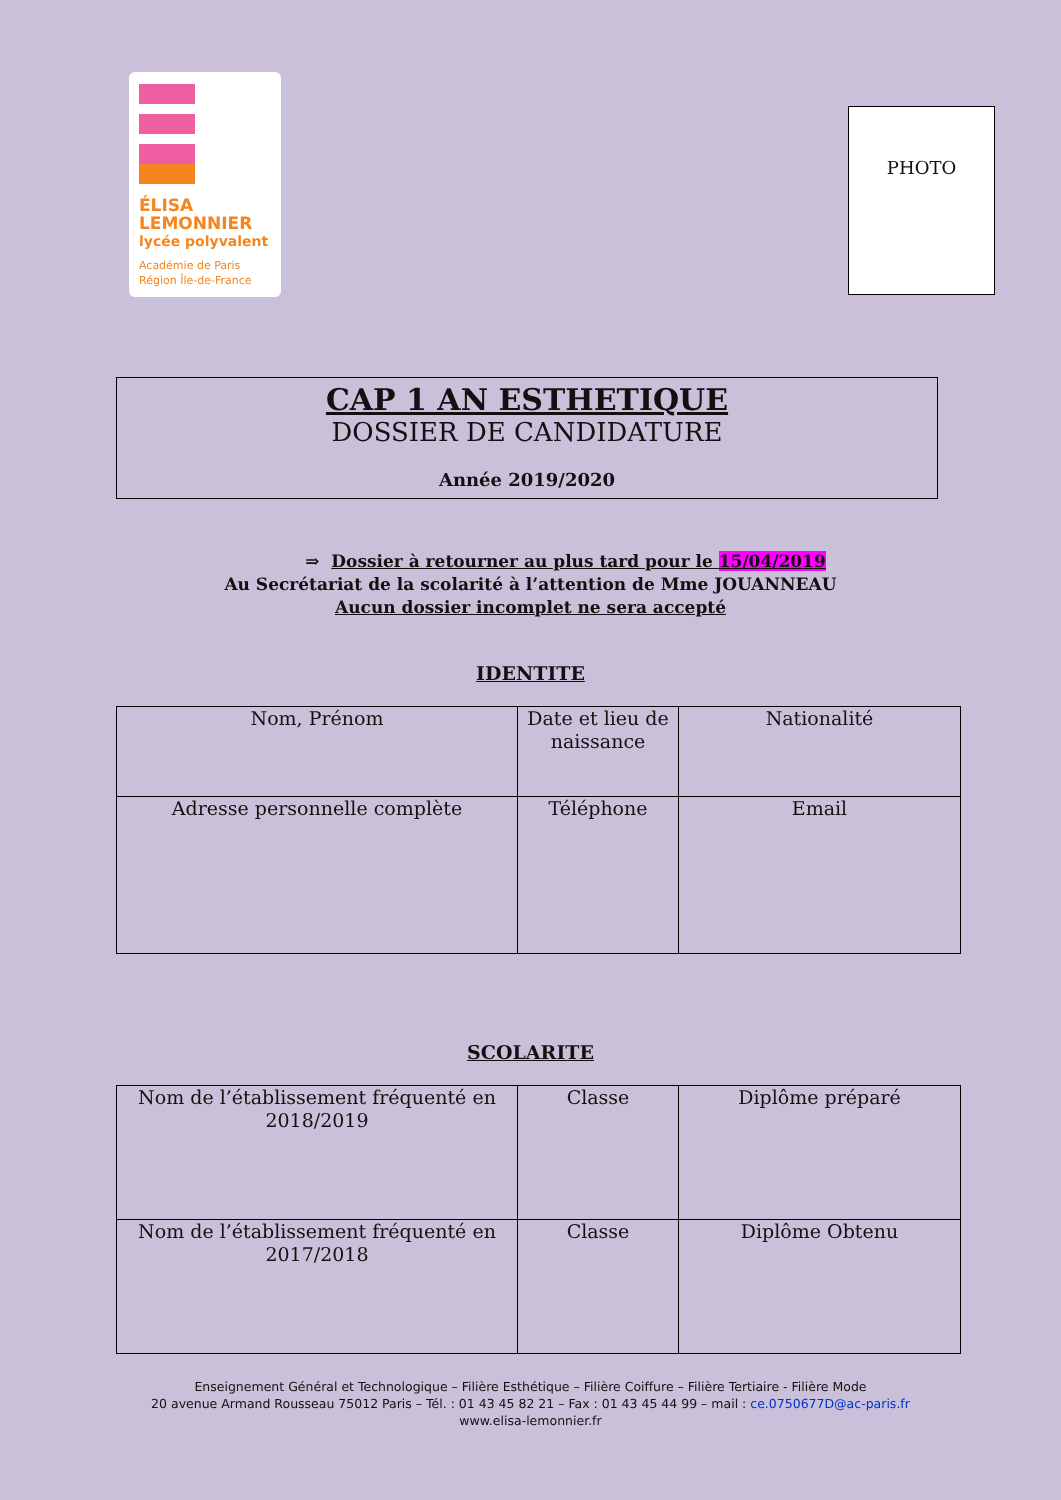ÉLISA
LEMONNIER
lycée polyvalent
Académie de Paris
Région Île-de-France
PHOTO
CAP 1 AN ESTHETIQUE
DOSSIER DE CANDIDATURE
Année 2019/2020
⇒ Dossier à retourner au plus tard pour le 15/04/2019
Au Secrétariat de la scolarité à l’attention de Mme JOUANNEAU
Aucun dossier incomplet ne sera accepté
IDENTITE
| Nom, Prénom | Date et lieu de naissance | Nationalité |
| Adresse personnelle complète | Téléphone | Email |
SCOLARITE
| Nom de l’établissement fréquenté en 2018/2019 | Classe | Diplôme préparé |
| Nom de l’établissement fréquenté en 2017/2018 | Classe | Diplôme Obtenu |
Enseignement Général et Technologique – Filière Esthétique – Filière Coiffure – Filière Tertiaire - Filière Mode
20 avenue Armand Rousseau 75012 Paris – Tél. : 01 43 45 82 21 – Fax : 01 43 45 44 99 – mail : ce.0750677D@ac-paris.fr
www.elisa-lemonnier.fr